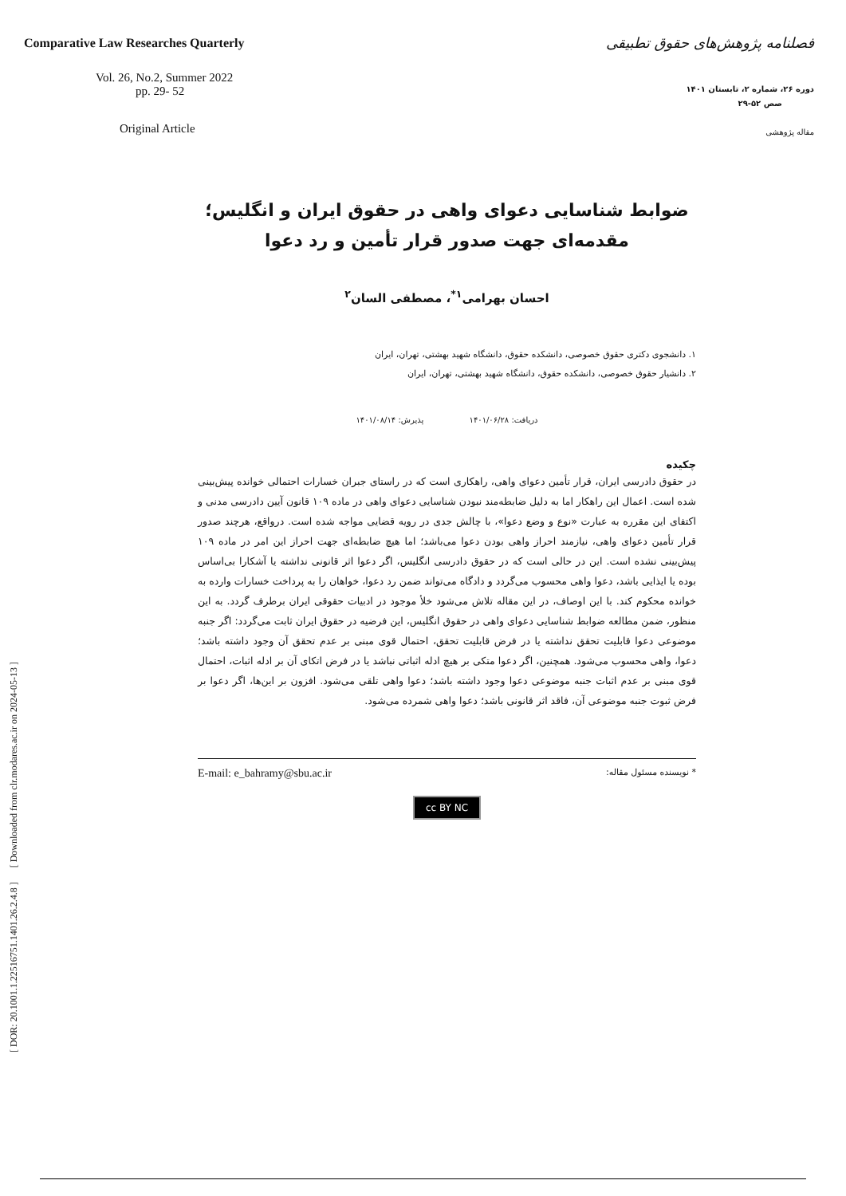Comparative Law Researches Quarterly
Vol. 26, No.2, Summer 2022
pp. 29- 52
Original Article
فصلنامه پژوهش‌های حقوق تطبیقی
دوره ۲۶، شماره ۲، تابستان ۱۴۰۱
صص ۵۲-۲۹
مقاله پژوهشی
[ DOR: 20.1001.1.22516751.1401.26.2.4.8 ] [ Downloaded from clr.modares.ac.ir on 2024-05-13 ]
ضوابط شناسایی دعوای واهی در حقوق ایران و انگلیس؛
مقدمه‌ای جهت صدور قرار تأمین و رد دعوا
احسان بهرامی<sup>۱*</sup>، مصطفی السان<sup>۲</sup>
۱. دانشجوی دکتری حقوق خصوصی، دانشکده حقوق، دانشگاه شهید بهشتی، تهران، ایران
۲. دانشیار حقوق خصوصی، دانشکده حقوق، دانشگاه شهید بهشتی، تهران، ایران
دریافت: ۱۴۰۱/۰۶/۲۸ پذیرش: ۱۴۰۱/۰۸/۱۴
چکیده
در حقوق دادرسی ایران، قرار تأمین دعوای واهی، راهکاری است که در راستای جبران خسارات احتمالی خوانده پیش‌بینی شده است. اعمال این راهکار اما به دلیل ضابطه‌مند نبودن شناسایی دعوای واهی در ماده ۱۰۹ قانون آیین دادرسی مدنی و اکتفای این مقرره به عبارت «نوع و وضع دعوا»، با چالش جدی در رویه قضایی مواجه شده است. درواقع، هرچند صدور قرار تأمین دعوای واهی، نیازمند احراز واهی بودن دعوا می‌باشد؛ اما هیچ ضابطه‌ای جهت احراز این امر در ماده ۱۰۹ پیش‌بینی نشده است. این در حالی است که در حقوق دادرسی انگلیس، اگر دعوا اثر قانونی نداشته یا آشکارا بی‌اساس بوده یا ایذایی باشد، دعوا واهی محسوب می‌گردد و دادگاه می‌تواند ضمن رد دعوا، خواهان را به پرداخت خسارات وارده به خوانده محکوم کند. با این اوصاف، در این مقاله تلاش می‌شود خلأ موجود در ادبیات حقوقی ایران برطرف گردد. به این منظور، ضمن مطالعه ضوابط شناسایی دعوای واهی در حقوق انگلیس، این فرضیه در حقوق ایران ثابت می‌گردد: اگر جنبه موضوعی دعوا قابلیت تحقق نداشته یا در فرض قابلیت تحقق، احتمال قوی مبنی بر عدم تحقق آن وجود داشته باشد؛ دعوا، واهی محسوب می‌شود. همچنین، اگر دعوا متکی بر هیچ ادله اثباتی نباشد یا در فرض اتکای آن بر ادله اثبات، احتمال قوی مبنی بر عدم اثبات جنبه موضوعی دعوا وجود داشته باشد؛ دعوا واهی تلقی می‌شود. افزون بر این‌ها، اگر دعوا بر فرض ثبوت جنبه موضوعی آن، فاقد اثر قانونی باشد؛ دعوا واهی شمرده می‌شود.
* نویسنده مسئول مقاله: E-mail: e_bahramy@sbu.ac.ir
cc BY NC